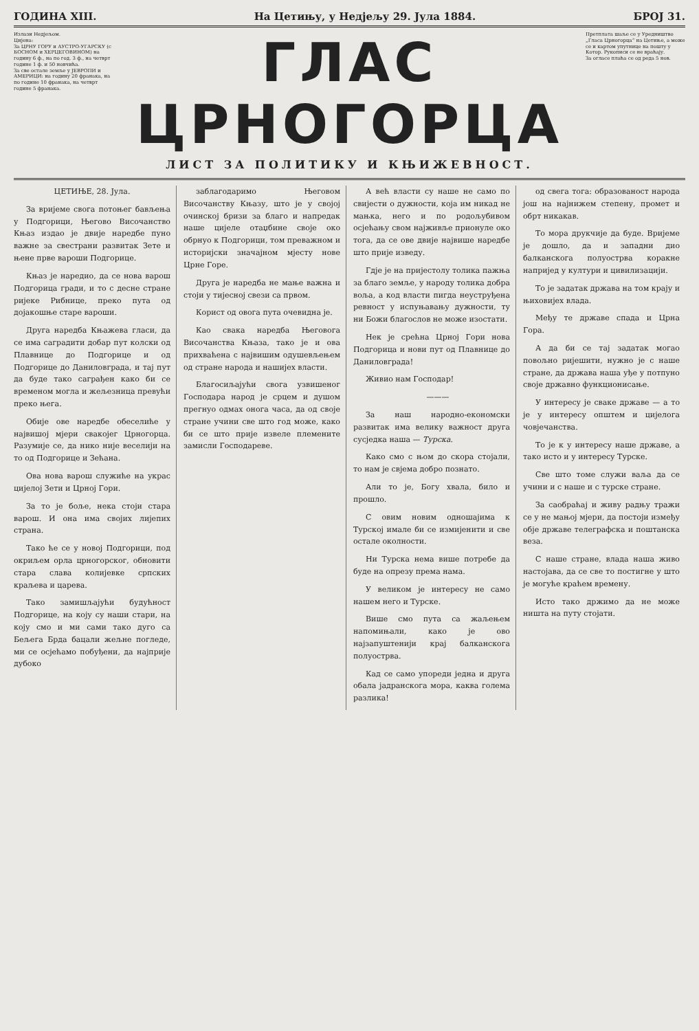ГОДИНА XIII. На Цетињу, у Недјељу 29. Јула 1884. БРОЈ 31.
Излази Недјељом.
Цијена:
За ЦРНУ ГОРУ и АУСТРО-УГАРСКУ (с БОСНОМ и ХЕРЦЕГОВИНОМ) на годину 6 ф., на по год. 3 ф., на четврт године 1 ф. и 50 новчића.
За све остале земље у ЈЕВРОПИ и АМЕРИЦИ: на годину 20 франака, на по године 10 франака, на четврт године 5 франака.
ГЛАС ЦРНОГОРЦА
ЛИСТ ЗА ПОЛИТИКУ И КЊИЖЕВНОСТ.
Претплата шаље се у Уредништво „Гласа Црногорца“ на Цетиње, а може се и картом упутнице на пошту у Котор. Рукописи се не враћају.
За огласе плаћа се од реда 5 нов.
ЦЕТИЊЕ, 28. Јула.
За вријеме свога потоњег бављења у Подгорици, Његово Височанство Књаз издао је двије наредбе пуно важне за свестрани развитак Зете и њене прве вароши Подгорице.
Књаз је наредио, да се нова варош Подгорица гради, и то с десне стране ријеке Рибнице, преко пута од дојакошње старе вароши.
Друга наредба Књажева гласи, да се има саградити добар пут колски од Плавнице до Подгорице и од Подгорице до Даниловграда, и тај пут да буде тако саграђен како би се временом могла и жељезница превући преко њега.
Обије ове наредбе обеселиће у највишој мјери свакојег Црногорца. Разумије се, да нико није веселији на то од Подгорице и Зећана.
Ова нова варош служиће на украс цијелој Зети и Црној Гори.
За то је боље, нека стоји стара варош. И она има својих лијепих страна.
Тако ће се у новој Подгорици, под окриљем орла црногорског, обновити стара слава колијевке српских краљева и царева.
Тако замишљајући будућност Подгорице, на коју су наши стари, на коју смо и ми сами тако дуго са Бељега Брда бацали жељне погледе, ми се осјећамо побуђени, да најприје дубоко
заблагодаримо Његовом Височанству Књазу, што је у својој очинској бризи за благо и напредак наше цијеле отаџбине своје око обрнуо к Подгорици, том преважном и историјски значајном мјесту нове Црне Горе.
Друга је наредба не мање важна и стоји у тијесној свези са првом.
Корист од овога пута очевидна је.
Као свака наредба Његовога Височанства Књаза, тако је и ова прихваћена с највишим одушевљењем од стране народа и нашијех власти.
Благосиљајући свога узвишеног Господара народ је срцем и душом прегнуо одмах онога часа, да од своје стране учини све што год може, како би се што прије извеле племените замисли Господареве.
А већ власти су наше не само по свијести о дужности, која им никад не мањка, него и по родољубивом осјећању свом најживље прионуле око тога, да се ове двије највише наредбе што прије изведу.
Гдје је на пријестолу толика пажња за благо земље, у народу толика добра воља, а код власти пигда неуструђена ревност у испуњавању дужности, ту ни Божи благослов не може изостати.
Нек је срећна Црној Гори нова Подгорица и нови пут од Плавнице до Даниловграда!
Живио нам Господар!
———
За наш народно-економски развитак има велику важност друга сусједка наша — Турска.
Како смо с њом до скора стојали, то нам је свјема добро познато.
Али то је, Богу хвала, било и прошло.
С овим новим одношајима к Турској имале би се измијенити и све остале околности.
Ни Турска нема више потребе да буде на опрезу према нама.
У великом је интересу не само нашем него и Турске.
Више смо пута са жаљењем напомињали, како је ово најзапуштенији крај балканскога полуострва.
Кад се само упореди једна и друга обала јадранскога мора, каква голема разлика!
од свега тога: образованост народа још на најнижем степену, промет и обрт никакав.
То мора друкчије да буде. Вријеме је дошло, да и западни дио балканскога полуострва коракне напријед у култури и цивилизацији.
То је задатак држава на том крају и њиховијех влада.
Међу те државе спада и Црна Гора.
А да би се тај задатак могао повољно ријешити, нужно је с наше стране, да држава наша уђе у потпуно своје државно функционисање.
У интересу је сваке државе — а то је у интересу општем и цијелога човјечанства.
То је к у интересу наше државе, а тако исто и у интересу Турске.
Све што томе служи ваља да се учини и с наше и с турске стране.
За саобраћај и живу радњу тражи се у не мањој мјери, да постоји између обје државе телеграфска и поштанска веза.
С наше стране, влада наша живо настојава, да се све то постигне у што је могуће краћем времену.
Исто тако држимо да не може ништа на путу стојати.